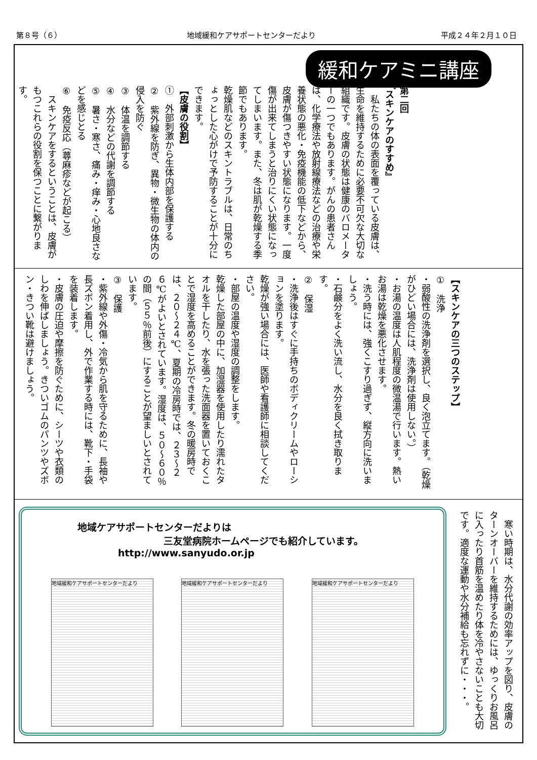第８号（６） 地域緩和ケアサポートセンターだより 平成２４年２月１０日
緩和ケアミニ講座
第二回
『スキンケアのすすめ』
　私たちの体の表面を覆っている皮膚は、生命を維持するために必要不可欠な大切な組織です。皮膚の状態は健康のバロメーターの一つでもあります。がんの患者さんは、化学療法や放射線療法などの治療や栄養状態の悪化・免疫機能の低下などから、皮膚が傷つきやすい状態になります。一度傷が出来てしまうと治りにくい状態になってしまいます。また、冬は肌が乾燥する季節でもあります。
乾燥肌などのスキントラブルは、日常のちょっとした心がけで予防することが十分にできます。
【皮膚の役割】
①　外部刺激から生体内部を保護する
②　紫外線を防ぎ、異物・微生物の体内の侵入を防ぐ
③　体温を調節する
④　水分などの代謝を調節する
⑤　暑さ・寒さ、痛み・痒み・心地良さなどを感じとる
⑥　免疫反応（蕁麻疹などが起こる）
　スキンケアをするということは、皮膚がもつこれらの役割を保つことに繋がります。
【スキンケアの三つのステップ】
①　洗浄
・弱酸性の洗浄剤を選択し、良く泡立てます。（乾燥がひどい場合には、洗浄剤は使用しない。）
・お湯の温度は人肌程度の微温湯で行います。熱いお湯は乾燥を悪化させます。
・洗う時には、強くこすり過ぎず、縦方向に洗いましょう。
・石鹸分をよく洗い流し、水分を良く拭き取ります。
②　保湿
・洗浄後はすぐに手持ちのボディクリームやローションを塗ります。
乾燥が強い場合には、医師や看護師に相談してください。
・部屋の温度や湿度の調整をします。
乾燥した部屋の中に、加湿器を使用したり濡れたタオルを干したり、水を張った洗面器を置いておくことで湿度を高めることができます。冬の暖房時では、２０～２４℃、夏期の冷房時では、２３～２６℃がよいとされています。湿度は、５０～６０％の間（５５％前後）にすることが望ましいとされています。
③　保護
・紫外線や外傷・冷気から肌を守るために、長袖や長ズボン着用し、外で作業する時には、靴下・手袋を装着します。
・皮膚の圧迫や摩擦を防ぐために、シーツや衣類のしわを伸ばしましょう。きついゴムのパンツやズボン・きつい靴は避けましょう。
地域ケアサポートセンターだよりは
三友堂病院ホームページでも紹介しています。
http://www.sanyudo.or.jp
地域緩和ケアサポートセンターだより 地域緩和ケアサポートセンターだより 地域緩和ケアサポートセンターだより
　寒い時期は、水分代謝の効率アップを図り、皮膚のターンオーバーを維持するためには、ゆっくりお風呂に入ったり首筋を温めたり体を冷やさないことも大切です。適度な運動や水分補給も忘れずに・・・。